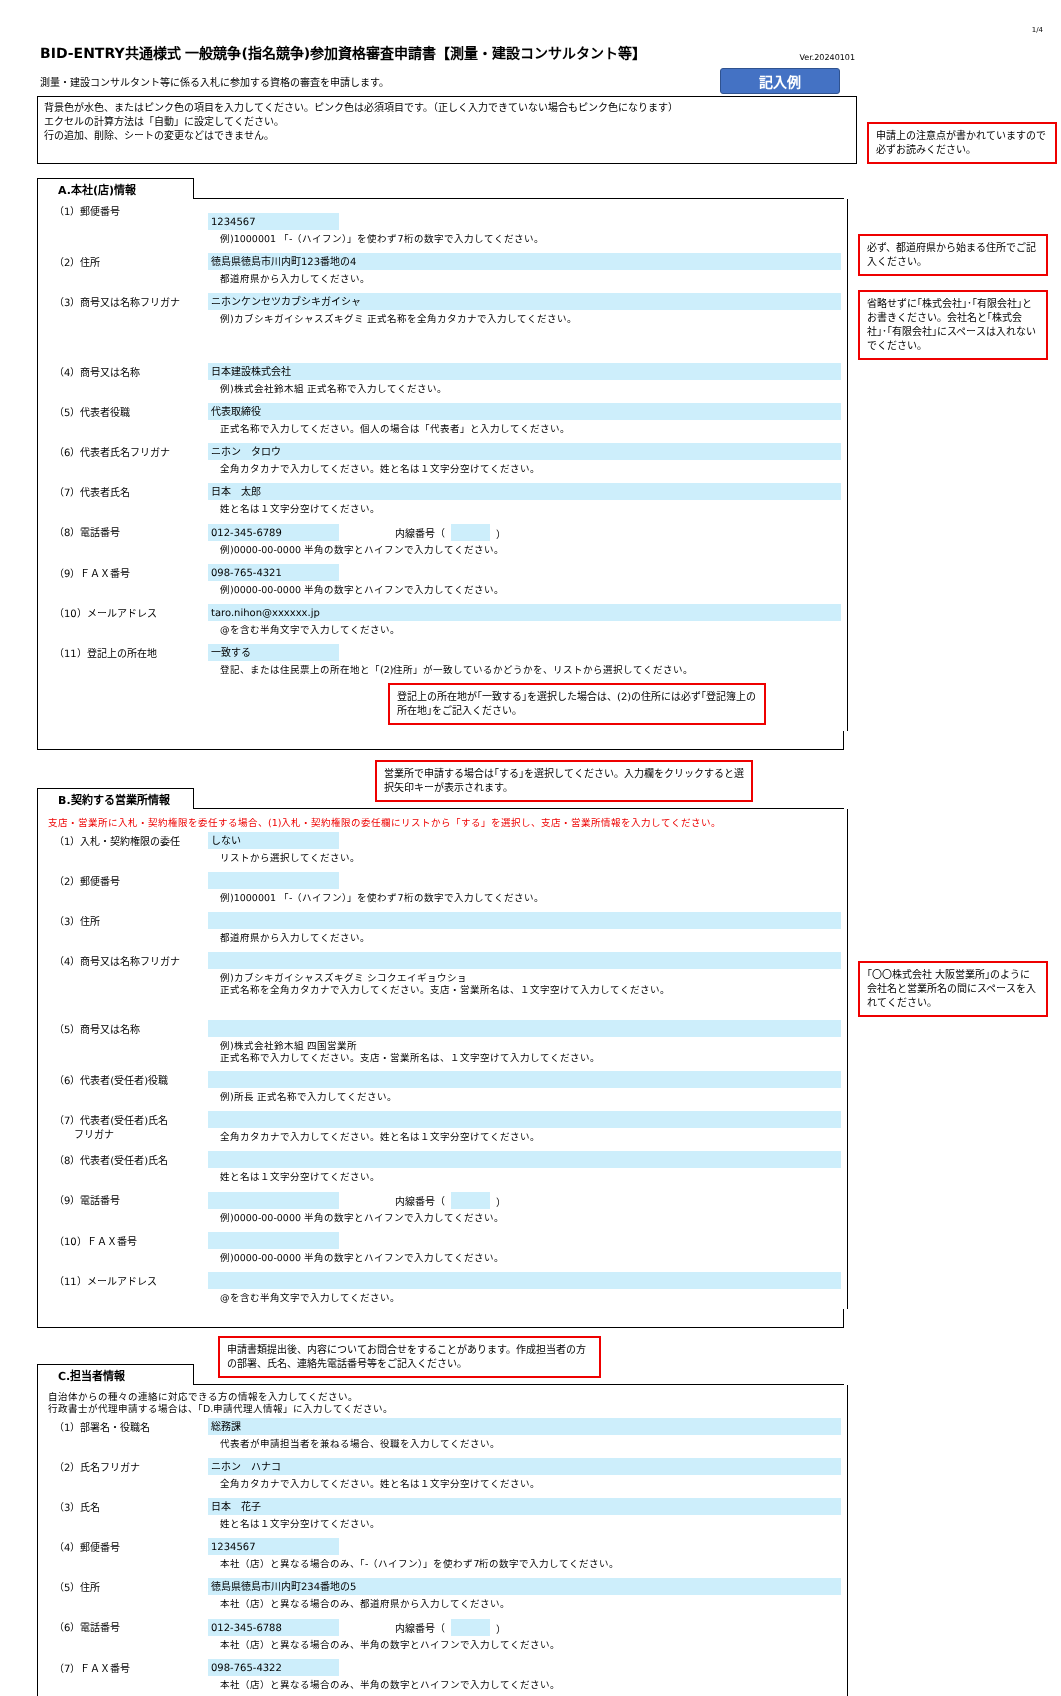1/4
BID-ENTRY共通様式 一般競争(指名競争)参加資格審査申請書【測量・建設コンサルタント等】
Ver.20240101
測量・建設コンサルタント等に係る入札に参加する資格の審査を申請します。 記入例
背景色が水色、またはピンク色の項目を入力してください。ピンク色は必須項目です。（正しく入力できていない場合もピンク色になります）
エクセルの計算方法は「自動」に設定してください。
行の追加、削除、シートの変更などはできません。
申請上の注意点が書かれていますので必ずお読みください。
A.本社(店)情報
（1）郵便番号
1234567
例)1000001 「-（ハイフン）」を使わず7桁の数字で入力してください。
（2）住所
徳島県徳島市川内町123番地の4
都道府県から入力してください。
必ず、都道府県から始まる住所でご記入ください。
（3）商号又は名称フリガナ
ニホンケンセツカブシキガイシャ
例)カブシキガイシャスズキグミ 正式名称を全角カタカナで入力してください。
省略せずに｢株式会社｣･｢有限会社｣とお書きください。会社名と｢株式会社｣･｢有限会社｣にスペースは入れないでください。
（4）商号又は名称
日本建設株式会社
例)株式会社鈴木組 正式名称で入力してください。
（5）代表者役職
代表取締役
正式名称で入力してください。個人の場合は「代表者」と入力してください。
（6）代表者氏名フリガナ
ニホン　タロウ
全角カタカナで入力してください。姓と名は１文字分空けてください。
（7）代表者氏名
日本　太郎
姓と名は１文字分空けてください。
（8）電話番号
012-345-6789
内線番号（ ）
例)0000-00-0000 半角の数字とハイフンで入力してください。
（9）ＦＡＸ番号
098-765-4321
例)0000-00-0000 半角の数字とハイフンで入力してください。
（10）メールアドレス
taro.nihon@xxxxxx.jp
@を含む半角文字で入力してください。
（11）登記上の所在地
一致する
登記、または住民票上の所在地と「(2)住所」が一致しているかどうかを、リストから選択してください。
登記上の所在地が｢一致する｣を選択した場合は、(2)の住所には必ず｢登記簿上の所在地｣をご記入ください。
営業所で申請する場合は｢する｣を選択してください。入力欄をクリックすると選択矢印キーが表示されます。
B.契約する営業所情報
支店・営業所に入札・契約権限を委任する場合、(1)入札・契約権限の委任欄にリストから「する」を選択し、支店・営業所情報を入力してください。
（1）入札・契約権限の委任
しない
リストから選択してください。
（2）郵便番号
例)1000001 「-（ハイフン）」を使わず7桁の数字で入力してください。
（3）住所
都道府県から入力してください。
（4）商号又は名称フリガナ
例)カブシキガイシャスズキグミ シコクエイギョウショ
正式名称を全角カタカナで入力してください。支店・営業所名は、１文字空けて入力してください。
｢〇〇株式会社 大阪営業所｣のように会社名と営業所名の間にスペースを入れてください。
（5）商号又は名称
例)株式会社鈴木組 四国営業所
正式名称で入力してください。支店・営業所名は、１文字空けて入力してください。
（6）代表者(受任者)役職
例)所長 正式名称で入力してください。
（7）代表者(受任者)氏名
　　フリガナ
全角カタカナで入力してください。姓と名は１文字分空けてください。
（8）代表者(受任者)氏名
姓と名は１文字分空けてください。
（9）電話番号
内線番号（ ）
例)0000-00-0000 半角の数字とハイフンで入力してください。
（10）ＦＡＸ番号
例)0000-00-0000 半角の数字とハイフンで入力してください。
（11）メールアドレス
@を含む半角文字で入力してください。
申請書類提出後、内容についてお問合せをすることがあります。作成担当者の方の部署、氏名、連絡先電話番号等をご記入ください。
C.担当者情報
自治体からの種々の連絡に対応できる方の情報を入力してください。
行政書士が代理申請する場合は、「D.申請代理人情報」に入力してください。
（1）部署名・役職名
総務課
代表者が申請担当者を兼ねる場合、役職を入力してください。
（2）氏名フリガナ
ニホン　ハナコ
全角カタカナで入力してください。姓と名は１文字分空けてください。
（3）氏名
日本　花子
姓と名は１文字分空けてください。
（4）郵便番号
1234567
本社（店）と異なる場合のみ、「-（ハイフン）」を使わず7桁の数字で入力してください。
（5）住所
徳島県徳島市川内町234番地の5
本社（店）と異なる場合のみ、都道府県から入力してください。
（6）電話番号
012-345-6788
内線番号（ ）
本社（店）と異なる場合のみ、半角の数字とハイフンで入力してください。
（7）ＦＡＸ番号
098-765-4322
本社（店）と異なる場合のみ、半角の数字とハイフンで入力してください。